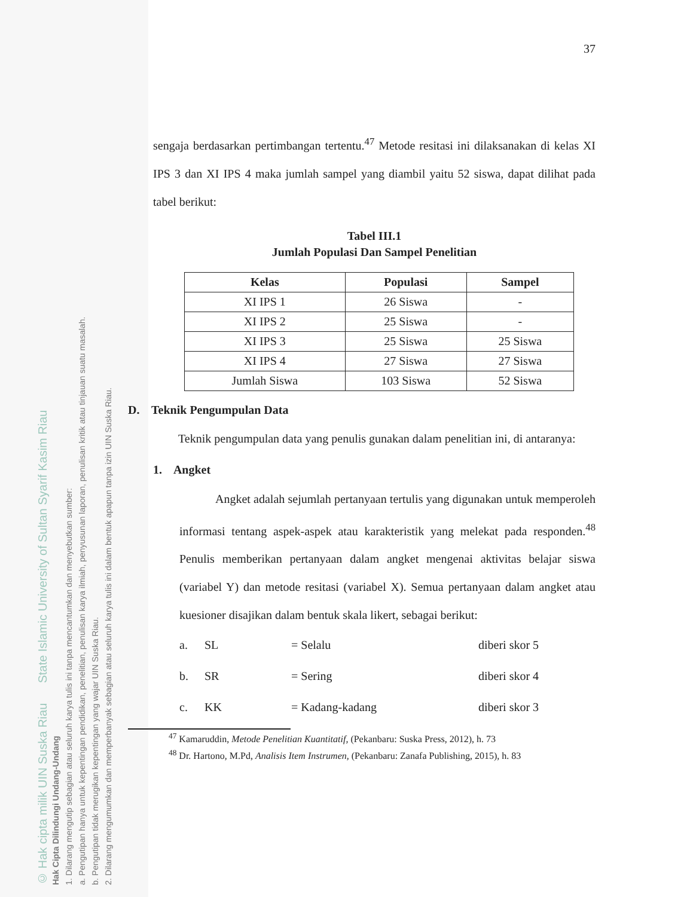© Hak cipta milik UIN Suska Riau State Islamic University of Sultan Syarif Kasim Riau
Hak Cipta Dilindungi Undang-Undang
1. Dilarang mengutip sebagian atau seluruh karya tulis ini tanpa mencantumkan dan menyebutkan sumber:
a. Pengutipan hanya untuk kepentingan pendidikan, penelitian, penulisan karya ilmiah, penyusunan laporan, penulisan kritik atau tinjauan suatu masalah.
b. Pengutipan tidak merugikan kepentingan yang wajar UIN Suska Riau.
2. Dilarang mengumumkan dan memperbanyak sebagian atau seluruh karya tulis ini dalam bentuk apapun tanpa izin UIN Suska Riau.
37
sengaja berdasarkan pertimbangan tertentu.<sup>47</sup> Metode resitasi ini dilaksanakan di kelas XI IPS 3 dan XI IPS 4 maka jumlah sampel yang diambil yaitu 52 siswa, dapat dilihat pada tabel berikut:
Tabel III.1
Jumlah Populasi Dan Sampel Penelitian
| Kelas | Populasi | Sampel |
| --- | --- | --- |
| XI IPS 1 | 26 Siswa | - |
| XI IPS 2 | 25 Siswa | - |
| XI IPS 3 | 25 Siswa | 25 Siswa |
| XI IPS 4 | 27 Siswa | 27 Siswa |
| Jumlah Siswa | 103 Siswa | 52 Siswa |
D. Teknik Pengumpulan Data
Teknik pengumpulan data yang penulis gunakan dalam penelitian ini, di antaranya:
1. Angket
Angket adalah sejumlah pertanyaan tertulis yang digunakan untuk memperoleh informasi tentang aspek-aspek atau karakteristik yang melekat pada responden.<sup>48</sup> Penulis memberikan pertanyaan dalam angket mengenai aktivitas belajar siswa (variabel Y) dan metode resitasi (variabel X). Semua pertanyaan dalam angket atau kuesioner disajikan dalam bentuk skala likert, sebagai berikut:
a. SL = Selalu diberi skor 5
b. SR = Sering diberi skor 4
c. KK = Kadang-kadang diberi skor 3
<sup>47</sup> Kamaruddin, Metode Penelitian Kuantitatif, (Pekanbaru: Suska Press, 2012), h. 73
<sup>48</sup> Dr. Hartono, M.Pd, Analisis Item Instrumen, (Pekanbaru: Zanafa Publishing, 2015), h. 83